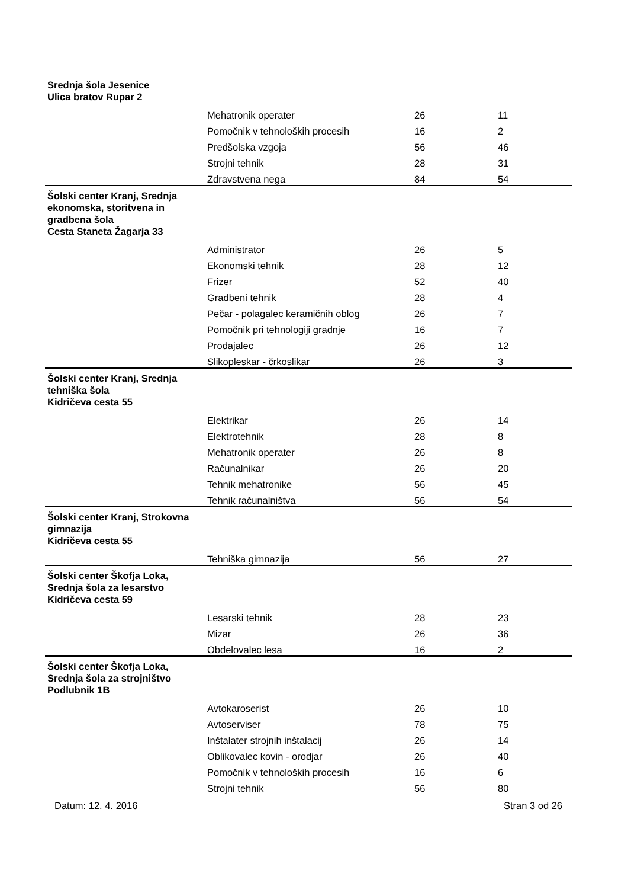| Srednja šola Jesenice Ulica bratov Rupar 2 | | | |
| | Mehatronik operater | 26 | 11 |
| | Pomočnik v tehnoloških procesih | 16 | 2 |
| | Predšolska vzgoja | 56 | 46 |
| | Strojni tehnik | 28 | 31 |
| | Zdravstvena nega | 84 | 54 |
| Šolski center Kranj, Srednja ekonomska, storitvena in gradbena šola Cesta Staneta Žagarja 33 | | | |
| | Administrator | 26 | 5 |
| | Ekonomski tehnik | 28 | 12 |
| | Frizer | 52 | 40 |
| | Gradbeni tehnik | 28 | 4 |
| | Pečar - polagalec keramičnih oblog | 26 | 7 |
| | Pomočnik pri tehnologiji gradnje | 16 | 7 |
| | Prodajalec | 26 | 12 |
| | Slikopleskar - črkoslikar | 26 | 3 |
| Šolski center Kranj, Srednja tehniška šola Kidričeva cesta 55 | | | |
| | Elektrikar | 26 | 14 |
| | Elektrotehnik | 28 | 8 |
| | Mehatronik operater | 26 | 8 |
| | Računalnikar | 26 | 20 |
| | Tehnik mehatronike | 56 | 45 |
| | Tehnik računalništva | 56 | 54 |
| Šolski center Kranj, Strokovna gimnazija Kidričeva cesta 55 | | | |
| | Tehniška gimnazija | 56 | 27 |
| Šolski center Škofja Loka, Srednja šola za lesarstvo Kidričeva cesta 59 | | | |
| | Lesarski tehnik | 28 | 23 |
| | Mizar | 26 | 36 |
| | Obdelovalec lesa | 16 | 2 |
| Šolski center Škofja Loka, Srednja šola za strojništvo Podlubnik 1B | | | |
| | Avtokaroserist | 26 | 10 |
| | Avtoserviser | 78 | 75 |
| | Inštalater strojnih inštalacij | 26 | 14 |
| | Oblikovalec kovin - orodjar | 26 | 40 |
| | Pomočnik v tehnoloških procesih | 16 | 6 |
| | Strojni tehnik | 56 | 80 |
Datum: 12. 4. 2016 Stran 3 od 26